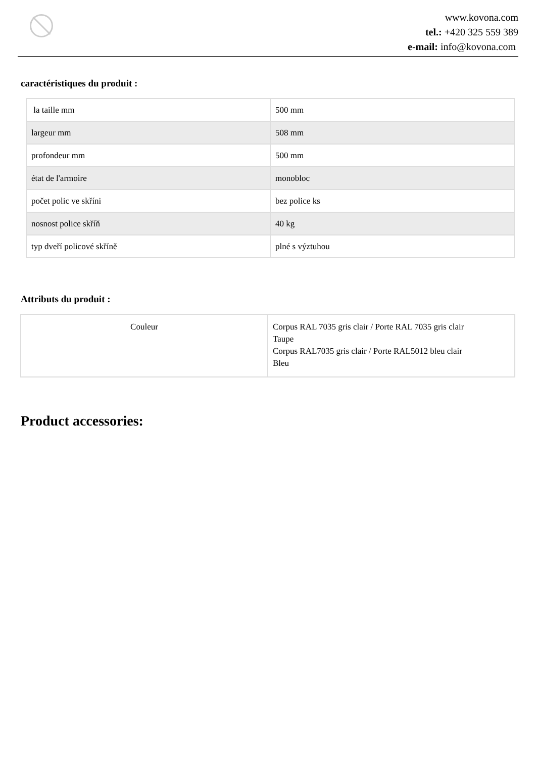www.kovona.com
tel.: +420 325 559 389
e-mail: info@kovona.com
caractéristiques du produit :
| la taille mm | 500 mm |
| largeur mm | 508 mm |
| profondeur mm | 500 mm |
| état de l'armoire | monobloc |
| počet polic ve skříni | bez police ks |
| nosnost police skříň | 40 kg |
| typ dveří policové skříně | plné s výztuhou |
Attributs du produit :
| Couleur | Corpus RAL 7035 gris clair / Porte RAL 7035 gris clair Taupe Corpus RAL7035 gris clair / Porte RAL5012 bleu clair Bleu |
Product accessories: